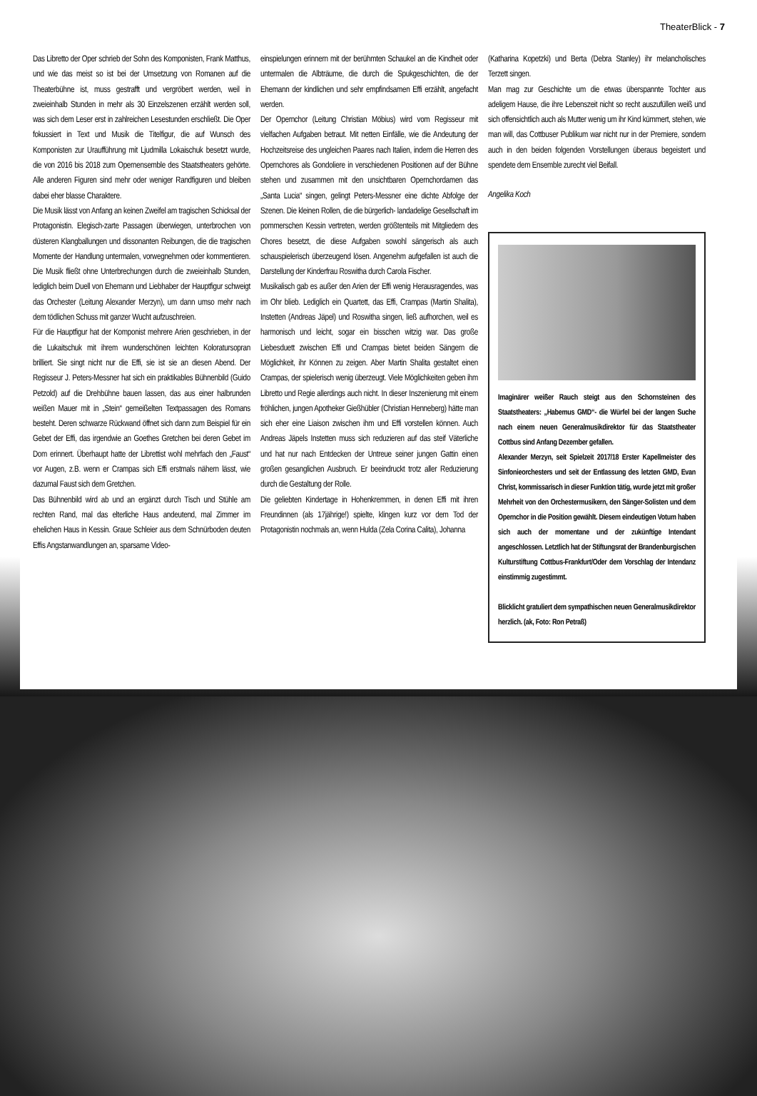TheaterBlick - 7
Das Libretto der Oper schrieb der Sohn des Komponisten, Frank Matthus, und wie das meist so ist bei der Umsetzung von Romanen auf die Theaterbühne ist, muss gestrafft und vergröbert werden, weil in zweieinhalb Stunden in mehr als 30 Einzelszenen erzählt werden soll, was sich dem Leser erst in zahlreichen Lesestunden erschließt. Die Oper fokussiert in Text und Musik die Titelfigur, die auf Wunsch des Komponisten zur Uraufführung mit Ljudmilla Lokaischuk besetzt wurde, die von 2016 bis 2018 zum Opernensemble des Staatstheaters gehörte. Alle anderen Figuren sind mehr oder weniger Randfiguren und bleiben dabei eher blasse Charaktere.
Die Musik lässt von Anfang an keinen Zweifel am tragischen Schicksal der Protagonistin. Elegisch-zarte Passagen überwiegen, unterbrochen von düsteren Klangballungen und dissonanten Reibungen, die die tragischen Momente der Handlung untermalen, vorwegnehmen oder kommentieren. Die Musik fließt ohne Unterbrechungen durch die zweieinhalb Stunden, lediglich beim Duell von Ehemann und Liebhaber der Hauptfigur schweigt das Orchester (Leitung Alexander Merzyn), um dann umso mehr nach dem tödlichen Schuss mit ganzer Wucht aufzuschreien.
Für die Hauptfigur hat der Komponist mehrere Arien geschrieben, in der die Lukaitschuk mit ihrem wunderschönen leichten Koloratursopran brilliert. Sie singt nicht nur die Effi, sie ist sie an diesen Abend. Der Regisseur J. Peters-Messner hat sich ein praktikables Bühnenbild (Guido Petzold) auf die Drehbühne bauen lassen, das aus einer halbrunden weißen Mauer mit in „Stein“ gemeißelten Textpassagen des Romans besteht. Deren schwarze Rückwand öffnet sich dann zum Beispiel für ein Gebet der Effi, das irgendwie an Goethes Gretchen bei deren Gebet im Dom erinnert. Überhaupt hatte der Librettist wohl mehrfach den „Faust“ vor Augen, z.B. wenn er Crampas sich Effi erstmals nähern lässt, wie dazumal Faust sich dem Gretchen.
Das Bühnenbild wird ab und an ergänzt durch Tisch und Stühle am rechten Rand, mal das elterliche Haus andeutend, mal Zimmer im ehelichen Haus in Kessin. Graue Schleier aus dem Schnürboden deuten Effis Angstanwandlungen an, sparsame Video-
einspielungen erinnern mit der berühmten Schaukel an die Kindheit oder untermalen die Albträume, die durch die Spukgeschichten, die der Ehemann der kindlichen und sehr empfindsamen Effi erzählt, angefacht werden.
Der Opernchor (Leitung Christian Möbius) wird vom Regisseur mit vielfachen Aufgaben betraut. Mit netten Einfälle, wie die Andeutung der Hochzeitsreise des ungleichen Paares nach Italien, indem die Herren des Opernchores als Gondoliere in verschiedenen Positionen auf der Bühne stehen und zusammen mit den unsichtbaren Opernchordamen das „Santa Lucia“ singen, gelingt Peters-Messner eine dichte Abfolge der Szenen. Die kleinen Rollen, die die bürgerlich- landadelige Gesellschaft im pommerschen Kessin vertreten, werden größtenteils mit Mitgliedern des Chores besetzt, die diese Aufgaben sowohl sängerisch als auch schauspielerisch überzeugend lösen. Angenehm aufgefallen ist auch die Darstellung der Kinderfrau Roswitha durch Carola Fischer.
Musikalisch gab es außer den Arien der Effi wenig Herausragendes, was im Ohr blieb. Lediglich ein Quartett, das Effi, Crampas (Martin Shalita), Instetten (Andreas Jäpel) und Roswitha singen, ließ aufhorchen, weil es harmonisch und leicht, sogar ein bisschen witzig war. Das große Liebesduett zwischen Effi und Crampas bietet beiden Sängern die Möglichkeit, ihr Können zu zeigen. Aber Martin Shalita gestaltet einen Crampas, der spielerisch wenig überzeugt. Viele Möglichkeiten geben ihm Libretto und Regie allerdings auch nicht. In dieser Inszenierung mit einem fröhlichen, jungen Apotheker Gießhübler (Christian Henneberg) hätte man sich eher eine Liaison zwischen ihm und Effi vorstellen können. Auch Andreas Jäpels Instetten muss sich reduzieren auf das steif Väterliche und hat nur nach Entdecken der Untreue seiner jungen Gattin einen großen gesanglichen Ausbruch. Er beeindruckt trotz aller Reduzierung durch die Gestaltung der Rolle.
Die geliebten Kindertage in Hohenkremmen, in denen Effi mit ihren Freundinnen (als 17jährige!) spielte, klingen kurz vor dem Tod der Protagonistin nochmals an, wenn Hulda (Zela Corina Calita), Johanna
(Katharina Kopetzki) und Berta (Debra Stanley) ihr melancholisches Terzett singen.
Man mag zur Geschichte um die etwas überspannte Tochter aus adeligem Hause, die ihre Lebenszeit nicht so recht auszufüllen weiß und sich offensichtlich auch als Mutter wenig um ihr Kind kümmert, stehen, wie man will, das Cottbuser Publikum war nicht nur in der Premiere, sondern auch in den beiden folgenden Vorstellungen überaus begeistert und spendete dem Ensemble zurecht viel Beifall.
Angelika Koch
Imaginärer weißer Rauch steigt aus den Schornsteinen des Staatstheaters: „Habemus GMD“- die Würfel bei der langen Suche nach einem neuen Generalmusikdirektor für das Staatstheater Cottbus sind Anfang Dezember gefallen.
Alexander Merzyn, seit Spielzeit 2017/18 Erster Kapellmeister des Sinfonieorchesters und seit der Entlassung des letzten GMD, Evan Christ, kommissarisch in dieser Funktion tätig, wurde jetzt mit großer Mehrheit von den Orchestermusikern, den Sänger-Solisten und dem Opernchor in die Position gewählt. Diesem eindeutigen Votum haben sich auch der momentane und der zukünftige Intendant angeschlossen. Letztlich hat der Stiftungsrat der Brandenburgischen Kulturstiftung Cottbus-Frankfurt/Oder dem Vorschlag der Intendanz einstimmig zugestimmt.
Blicklicht gratuliert dem sympathischen neuen Generalmusikdirektor herzlich. (ak, Foto: Ron Petraß)